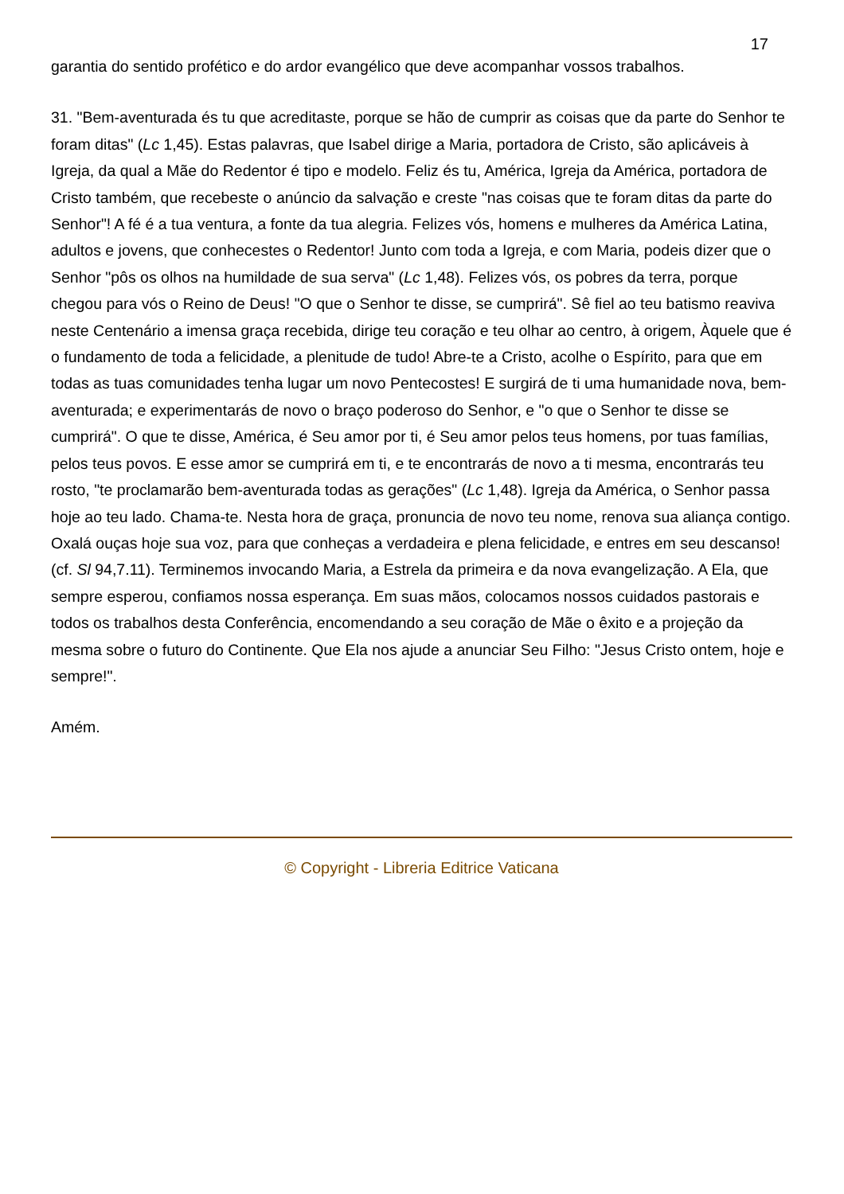17
garantia do sentido profético e do ardor evangélico que deve acompanhar vossos trabalhos.
31. "Bem-aventurada és tu que acreditaste, porque se hão de cumprir as coisas que da parte do Senhor te foram ditas" (Lc 1,45). Estas palavras, que Isabel dirige a Maria, portadora de Cristo, são aplicáveis à Igreja, da qual a Mãe do Redentor é tipo e modelo. Feliz és tu, América, Igreja da América, portadora de Cristo também, que recebeste o anúncio da salvação e creste "nas coisas que te foram ditas da parte do Senhor"! A fé é a tua ventura, a fonte da tua alegria. Felizes vós, homens e mulheres da América Latina, adultos e jovens, que conhecestes o Redentor! Junto com toda a Igreja, e com Maria, podeis dizer que o Senhor "pôs os olhos na humildade de sua serva" (Lc 1,48). Felizes vós, os pobres da terra, porque chegou para vós o Reino de Deus! "O que o Senhor te disse, se cumprirá". Sê fiel ao teu batismo reaviva neste Centenário a imensa graça recebida, dirige teu coração e teu olhar ao centro, à origem, Àquele que é o fundamento de toda a felicidade, a plenitude de tudo! Abre-te a Cristo, acolhe o Espírito, para que em todas as tuas comunidades tenha lugar um novo Pentecostes! E surgirá de ti uma humanidade nova, bem-aventurada; e experimentarás de novo o braço poderoso do Senhor, e "o que o Senhor te disse se cumprirá". O que te disse, América, é Seu amor por ti, é Seu amor pelos teus homens, por tuas famílias, pelos teus povos. E esse amor se cumprirá em ti, e te encontrarás de novo a ti mesma, encontrarás teu rosto, "te proclamarão bem-aventurada todas as gerações" (Lc 1,48). Igreja da América, o Senhor passa hoje ao teu lado. Chama-te. Nesta hora de graça, pronuncia de novo teu nome, renova sua aliança contigo. Oxalá ouças hoje sua voz, para que conheças a verdadeira e plena felicidade, e entres em seu descanso! (cf. Sl 94,7.11). Terminemos invocando Maria, a Estrela da primeira e da nova evangelização. A Ela, que sempre esperou, confiamos nossa esperança. Em suas mãos, colocamos nossos cuidados pastorais e todos os trabalhos desta Conferência, encomendando a seu coração de Mãe o êxito e a projeção da mesma sobre o futuro do Continente. Que Ela nos ajude a anunciar Seu Filho: "Jesus Cristo ontem, hoje e sempre!".
Amém.
© Copyright - Libreria Editrice Vaticana